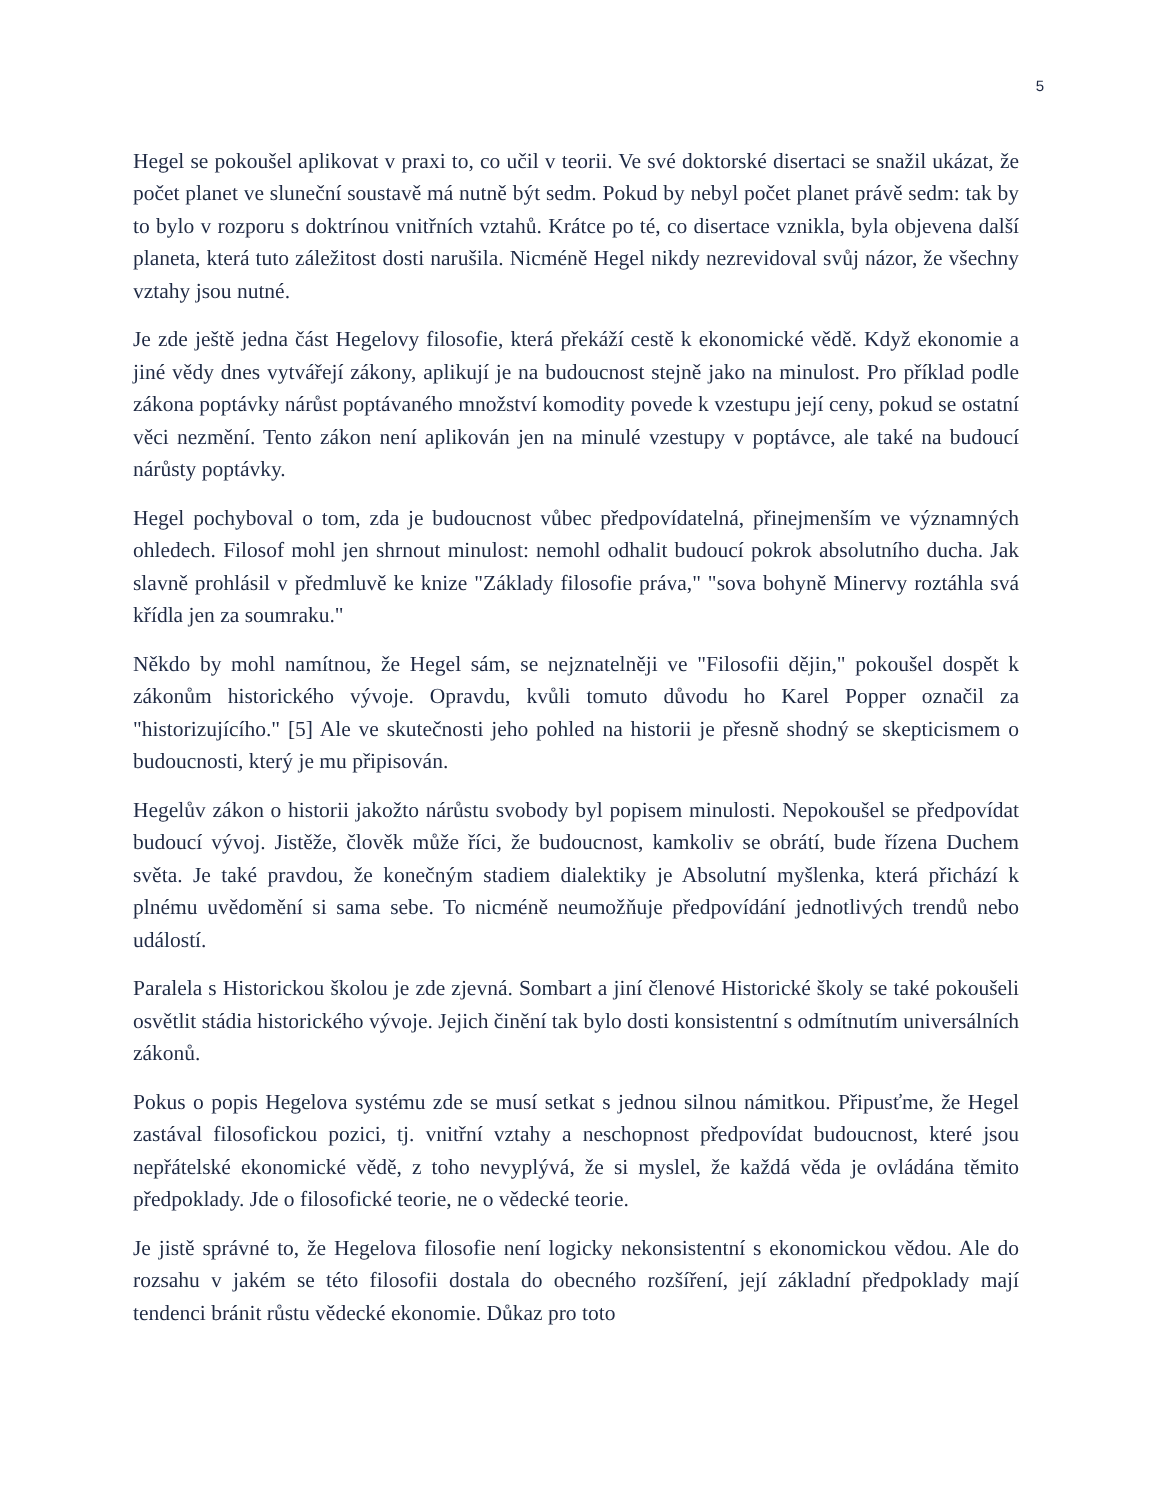5
Hegel se pokoušel aplikovat v praxi to, co učil v teorii. Ve své doktorské disertaci se snažil ukázat, že počet planet ve sluneční soustavě má nutně být sedm. Pokud by nebyl počet planet právě sedm: tak by to bylo v rozporu s doktrínou vnitřních vztahů. Krátce po té, co disertace vznikla, byla objevena další planeta, která tuto záležitost dosti narušila. Nicméně Hegel nikdy nezrevidoval svůj názor, že všechny vztahy jsou nutné.
Je zde ještě jedna část Hegelovy filosofie, která překáží cestě k ekonomické vědě. Když ekonomie a jiné vědy dnes vytvářejí zákony, aplikují je na budoucnost stejně jako na minulost. Pro příklad podle zákona poptávky nárůst poptávaného množství komodity povede k vzestupu její ceny, pokud se ostatní věci nezmění. Tento zákon není aplikován jen na minulé vzestupy v poptávce, ale také na budoucí nárůsty poptávky.
Hegel pochyboval o tom, zda je budoucnost vůbec předpovídatelná, přinejmenším ve významných ohledech. Filosof mohl jen shrnout minulost: nemohl odhalit budoucí pokrok absolutního ducha. Jak slavně prohlásil v předmluvě ke knize "Základy filosofie práva," "sova bohyně Minervy roztáhla svá křídla jen za soumraku."
Někdo by mohl namítnou, že Hegel sám, se nejznatelněji ve "Filosofii dějin," pokoušel dospět k zákonům historického vývoje. Opravdu, kvůli tomuto důvodu ho Karel Popper označil za "historizujícího." [5] Ale ve skutečnosti jeho pohled na historii je přesně shodný se skepticismem o budoucnosti, který je mu připisován.
Hegelův zákon o historii jakožto nárůstu svobody byl popisem minulosti. Nepokoušel se předpovídat budoucí vývoj. Jistěže, člověk může říci, že budoucnost, kamkoliv se obrátí, bude řízena Duchem světa. Je také pravdou, že konečným stadiem dialektiky je Absolutní myšlenka, která přichází k plnému uvědomění si sama sebe. To nicméně neumožňuje předpovídání jednotlivých trendů nebo událostí.
Paralela s Historickou školou je zde zjevná. Sombart a jiní členové Historické školy se také pokoušeli osvětlit stádia historického vývoje. Jejich činění tak bylo dosti konsistentní s odmítnutím universálních zákonů.
Pokus o popis Hegelova systému zde se musí setkat s jednou silnou námitkou. Připusťme, že Hegel zastával filosofickou pozici, tj. vnitřní vztahy a neschopnost předpovídat budoucnost, které jsou nepřátelské ekonomické vědě, z toho nevyplývá, že si myslel, že každá věda je ovládána těmito předpoklady. Jde o filosofické teorie, ne o vědecké teorie.
Je jistě správné to, že Hegelova filosofie není logicky nekonsistentní s ekonomickou vědou. Ale do rozsahu v jakém se této filosofii dostala do obecného rozšíření, její základní předpoklady mají tendenci bránit růstu vědecké ekonomie. Důkaz pro toto